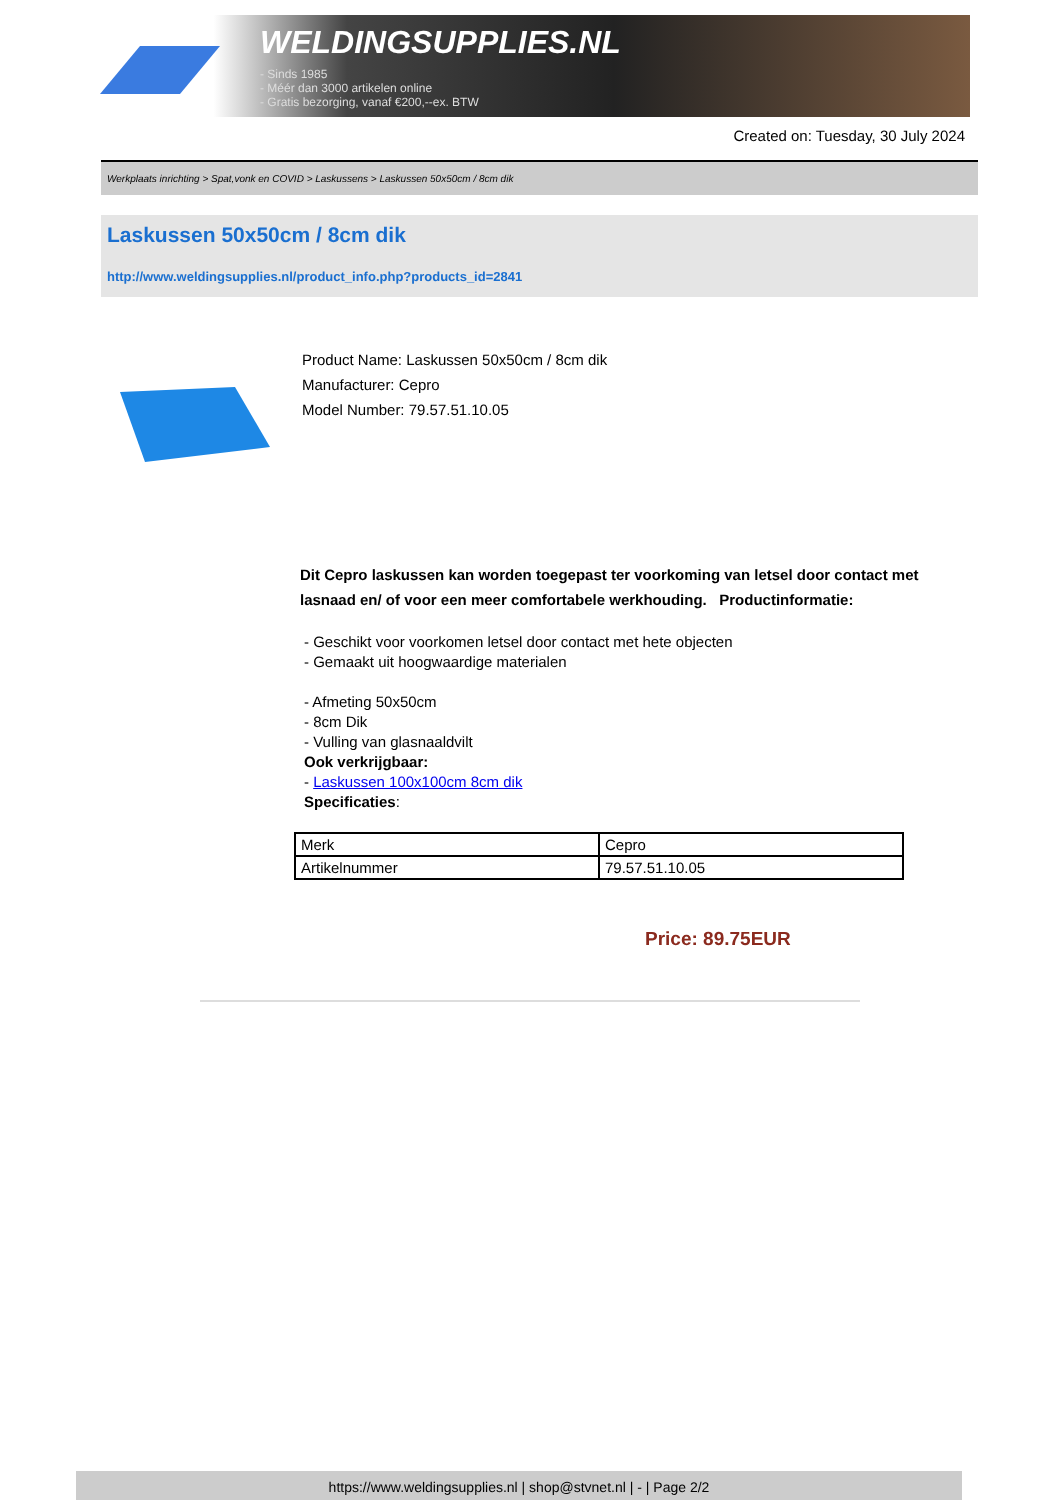WELDINGSUPPLIES.NL
- Sinds 1985
- Méér dan 3000 artikelen online
- Gratis bezorging, vanaf €200,--ex. BTW
Created on: Tuesday, 30 July 2024
Werkplaats inrichting > Spat,vonk en COVID > Laskussens > Laskussen 50x50cm / 8cm dik
Laskussen 50x50cm / 8cm dik
http://www.weldingsupplies.nl/product_info.php?products_id=2841
Product Name: Laskussen 50x50cm / 8cm dik
Manufacturer: Cepro
Model Number: 79.57.51.10.05
Dit Cepro laskussen kan worden toegepast ter voorkoming van letsel door contact met lasnaad en/ of voor een meer comfortabele werkhouding. Productinformatie:
- Geschikt voor voorkomen letsel door contact met hete objecten
- Gemaakt uit hoogwaardige materialen
- Afmeting 50x50cm
- 8cm Dik
- Vulling van glasnaaldvilt
Ook verkrijgbaar:
- Laskussen 100x100cm 8cm dik
Specificaties:
| Merk | Cepro |
| Artikelnummer | 79.57.51.10.05 |
Price: 89.75EUR
https://www.weldingsupplies.nl | shop@stvnet.nl | - | Page 2/2